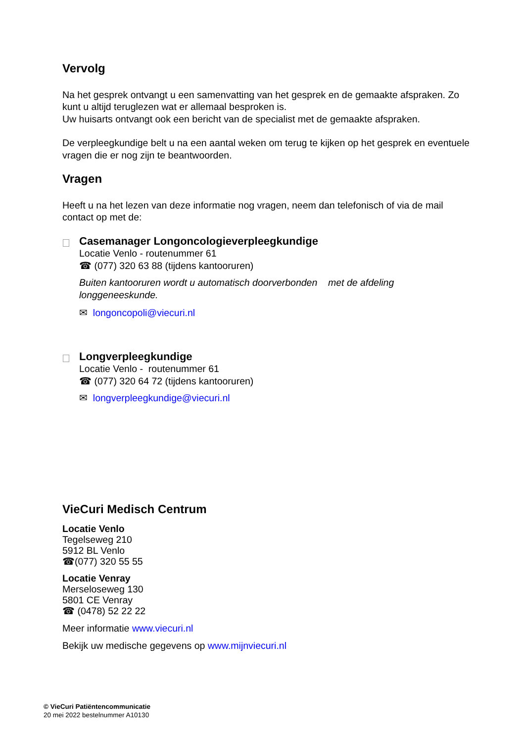Vervolg
Na het gesprek ontvangt u een samenvatting van het gesprek en de gemaakte afspraken. Zo kunt u altijd teruglezen wat er allemaal besproken is.
Uw huisarts ontvangt ook een bericht van de specialist met de gemaakte afspraken.
De verpleegkundige belt u na een aantal weken om terug te kijken op het gesprek en eventuele vragen die er nog zijn te beantwoorden.
Vragen
Heeft u na het lezen van deze informatie nog vragen, neem dan telefonisch of via de mail contact op met de:
Casemanager Longoncologieverpleegkundige
Locatie Venlo - routenummer 61
☎ (077) 320 63 88 (tijdens kantooruren)
Buiten kantooruren wordt u automatisch doorverbonden met de afdeling longgeneeskunde.
✉ longoncopoli@viecuri.nl
Longverpleegkundige
Locatie Venlo - routenummer 61
☎ (077) 320 64 72 (tijdens kantooruren)
✉ longverpleegkundige@viecuri.nl
VieCuri Medisch Centrum
Locatie Venlo
Tegelseweg 210
5912 BL Venlo
☎(077) 320 55 55
Locatie Venray
Merseloseweg 130
5801 CE Venray
☎ (0478) 52 22 22
Meer informatie www.viecuri.nl
Bekijk uw medische gegevens op www.mijnviecuri.nl
© VieCuri Patiëntencommunicatie
20 mei 2022 bestelnummer A10130